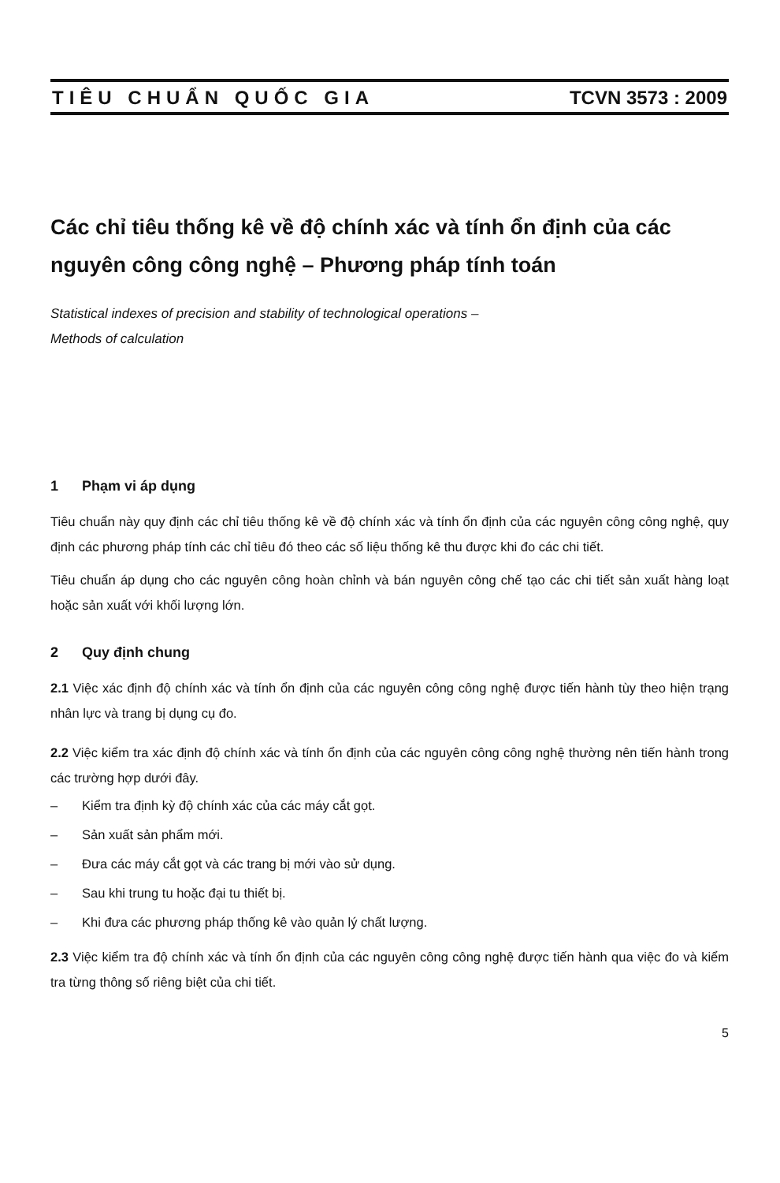TIÊU CHUẨN QUỐC GIA TCVN 3573 : 2009
Các chỉ tiêu thống kê về độ chính xác và tính ổn định của các nguyên công công nghệ – Phương pháp tính toán
Statistical indexes of precision and stability of technological operations –
Methods of calculation
1 Phạm vi áp dụng
Tiêu chuẩn này quy định các chỉ tiêu thống kê về độ chính xác và tính ổn định của các nguyên công công nghệ, quy định các phương pháp tính các chỉ tiêu đó theo các số liệu thống kê thu được khi đo các chi tiết.
Tiêu chuẩn áp dụng cho các nguyên công hoàn chỉnh và bán nguyên công chế tạo các chi tiết sản xuất hàng loạt hoặc sản xuất với khối lượng lớn.
2 Quy định chung
2.1 Việc xác định độ chính xác và tính ổn định của các nguyên công công nghệ được tiến hành tùy theo hiện trạng nhân lực và trang bị dụng cụ đo.
2.2 Việc kiểm tra xác định độ chính xác và tính ổn định của các nguyên công công nghệ thường nên tiến hành trong các trường hợp dưới đây.
– Kiểm tra định kỳ độ chính xác của các máy cắt gọt.
– Sản xuất sản phẩm mới.
– Đưa các máy cắt gọt và các trang bị mới vào sử dụng.
– Sau khi trung tu hoặc đại tu thiết bị.
– Khi đưa các phương pháp thống kê vào quản lý chất lượng.
2.3 Việc kiểm tra độ chính xác và tính ổn định của các nguyên công công nghệ được tiến hành qua việc đo và kiểm tra từng thông số riêng biệt của chi tiết.
5